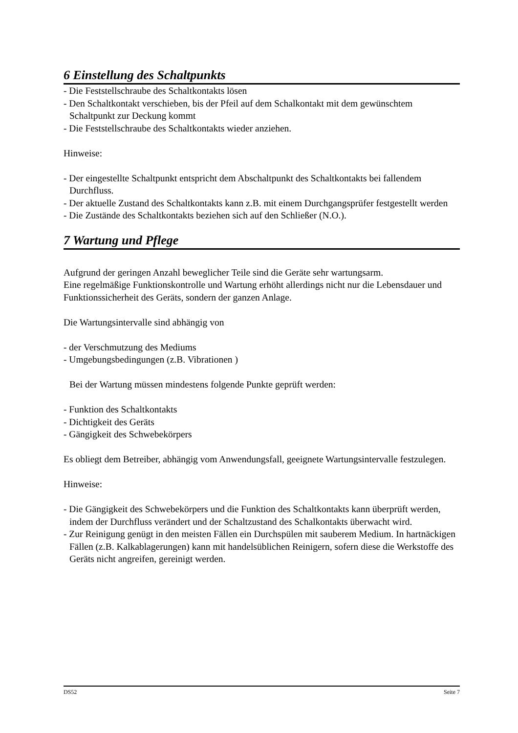6 Einstellung des Schaltpunkts
- Die Feststellschraube des Schaltkontakts lösen
- Den Schaltkontakt verschieben, bis der Pfeil auf dem Schalkontakt mit dem gewünschtem Schaltpunkt zur Deckung kommt
- Die Feststellschraube des Schaltkontakts wieder anziehen.
Hinweise:
- Der eingestellte Schaltpunkt entspricht dem Abschaltpunkt des Schaltkontakts bei fallendem Durchfluss.
- Der aktuelle Zustand des Schaltkontakts kann z.B. mit einem Durchgangsprüfer festgestellt werden
- Die Zustände des Schaltkontakts beziehen sich auf den Schließer (N.O.).
7 Wartung und Pflege
Aufgrund der geringen Anzahl beweglicher Teile sind die Geräte sehr wartungsarm.
Eine regelmäßige Funktionskontrolle und Wartung erhöht allerdings nicht nur die Lebensdauer und Funktionssicherheit des Geräts, sondern der ganzen Anlage.
Die Wartungsintervalle sind abhängig von
- der Verschmutzung des Mediums
- Umgebungsbedingungen (z.B. Vibrationen )
Bei der Wartung müssen mindestens folgende Punkte geprüft werden:
- Funktion des Schaltkontakts
- Dichtigkeit des Geräts
- Gängigkeit des Schwebekörpers
Es obliegt dem Betreiber, abhängig vom Anwendungsfall, geeignete Wartungsintervalle festzulegen.
Hinweise:
- Die Gängigkeit des Schwebekörpers und die Funktion des Schaltkontakts kann überprüft werden, indem der Durchfluss verändert und der Schaltzustand des Schalkontakts überwacht wird.
- Zur Reinigung genügt in den meisten Fällen ein Durchspülen mit sauberem Medium. In hartnäckigen Fällen (z.B. Kalkablagerungen) kann mit handelsüblichen Reinigern, sofern diese die Werkstoffe des Geräts nicht angreifen, gereinigt werden.
DS52 Seite 7